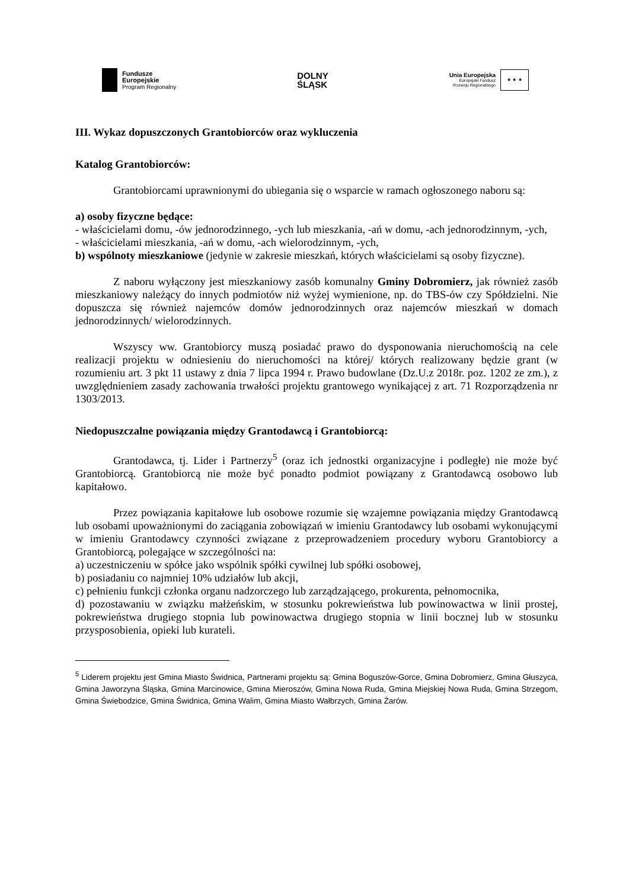Fundusze
Europejskie
Program Regionalny
DOLNY
ŚLĄSK
Unia Europejska
Europejski Fundusz
Rozwoju Regionalnego
★ ★ ★
III. Wykaz dopuszczonych Grantobiorców oraz wykluczenia
Katalog Grantobiorców:
Grantobiorcami uprawnionymi do ubiegania się o wsparcie w ramach ogłoszonego naboru są:
a) osoby fizyczne będące:
- właścicielami domu, -ów jednorodzinnego, -ych lub mieszkania, -ań w domu, -ach jednorodzinnym, -ych,
- właścicielami mieszkania, -ań w domu, -ach wielorodzinnym, -ych,
b) wspólnoty mieszkaniowe (jedynie w zakresie mieszkań, których właścicielami są osoby fizyczne).
Z naboru wyłączony jest mieszkaniowy zasób komunalny Gminy Dobromierz, jak również zasób mieszkaniowy należący do innych podmiotów niż wyżej wymienione, np. do TBS-ów czy Spółdzielni. Nie dopuszcza się również najemców domów jednorodzinnych oraz najemców mieszkań w domach jednorodzinnych/ wielorodzinnych.
Wszyscy ww. Grantobiorcy muszą posiadać prawo do dysponowania nieruchomością na cele realizacji projektu w odniesieniu do nieruchomości na której/ których realizowany będzie grant (w rozumieniu art. 3 pkt 11 ustawy z dnia 7 lipca 1994 r. Prawo budowlane (Dz.U.z 2018r. poz. 1202 ze zm.), z uwzględnieniem zasady zachowania trwałości projektu grantowego wynikającej z art. 71 Rozporządzenia nr 1303/2013.
Niedopuszczalne powiązania między Grantodawcą i Grantobiorcą:
Grantodawca, tj. Lider i Partnerzy<sup>5</sup> (oraz ich jednostki organizacyjne i podległe) nie może być Grantobiorcą. Grantobiorcą nie może być ponadto podmiot powiązany z Grantodawcą osobowo lub kapitałowo.
Przez powiązania kapitałowe lub osobowe rozumie się wzajemne powiązania między Grantodawcą lub osobami upoważnionymi do zaciągania zobowiązań w imieniu Grantodawcy lub osobami wykonującymi w imieniu Grantodawcy czynności związane z przeprowadzeniem procedury wyboru Grantobiorcy a Grantobiorcą, polegające w szczególności na:
a) uczestniczeniu w spółce jako wspólnik spółki cywilnej lub spółki osobowej,
b) posiadaniu co najmniej 10% udziałów lub akcji,
c) pełnieniu funkcji członka organu nadzorczego lub zarządzającego, prokurenta, pełnomocnika,
d) pozostawaniu w związku małżeńskim, w stosunku pokrewieństwa lub powinowactwa w linii prostej, pokrewieństwa drugiego stopnia lub powinowactwa drugiego stopnia w linii bocznej lub w stosunku przysposobienia, opieki lub kurateli.
<sup>5</sup> Liderem projektu jest Gmina Miasto Świdnica, Partnerami projektu są: Gmina Boguszów-Gorce, Gmina Dobromierz, Gmina Głuszyca, Gmina Jaworzyna Śląska, Gmina Marcinowice, Gmina Mieroszów, Gmina Nowa Ruda, Gmina Miejskiej Nowa Ruda, Gmina Strzegom, Gmina Świebodzice, Gmina Świdnica, Gmina Walim, Gmina Miasto Wałbrzych, Gmina Żarów.